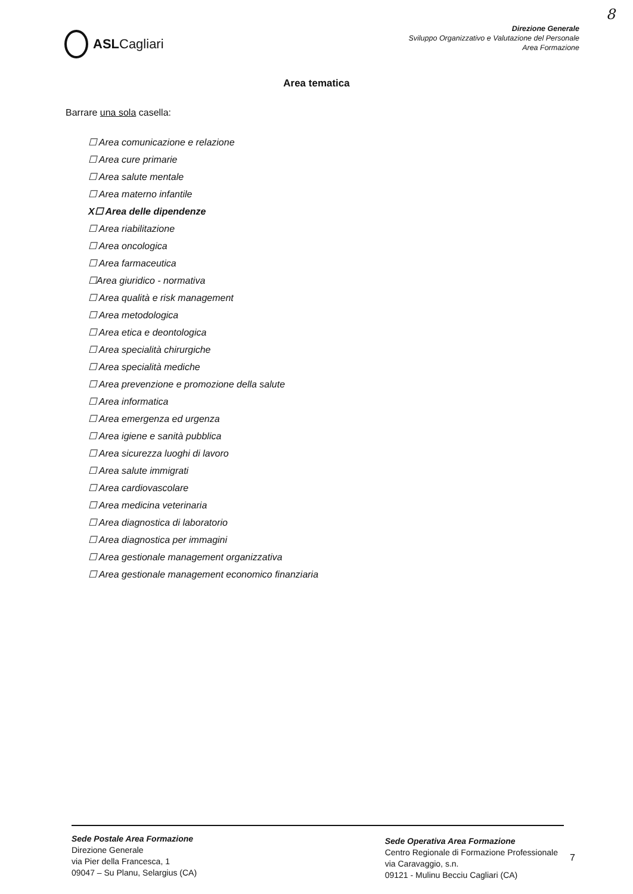8
ASLCagliari
Direzione Generale
Sviluppo Organizzativo e Valutazione del Personale
Area Formazione
Area tematica
Barrare una sola casella:
☐ Area comunicazione e relazione
☐ Area cure primarie
☐ Area salute mentale
☐ Area materno infantile
X☐ Area delle dipendenze
☐ Area riabilitazione
☐ Area oncologica
☐ Area farmaceutica
☐Area giuridico - normativa
☐ Area qualità e risk management
☐ Area metodologica
☐ Area etica e deontologica
☐ Area specialità chirurgiche
☐ Area specialità mediche
☐ Area prevenzione e promozione della salute
☐ Area informatica
☐ Area emergenza ed urgenza
☐ Area igiene e sanità pubblica
☐ Area sicurezza luoghi di lavoro
☐ Area salute immigrati
☐ Area cardiovascolare
☐ Area medicina veterinaria
☐ Area diagnostica di laboratorio
☐ Area diagnostica per immagini
☐ Area gestionale management organizzativa
☐ Area gestionale management economico finanziaria
Sede Postale Area Formazione
Direzione Generale
via Pier della Francesca, 1
09047 – Su Planu, Selargius (CA)
Sede Operativa Area Formazione
Centro Regionale di Formazione Professionale
via Caravaggio, s.n.
09121 - Mulinu Becciu Cagliari (CA)
7